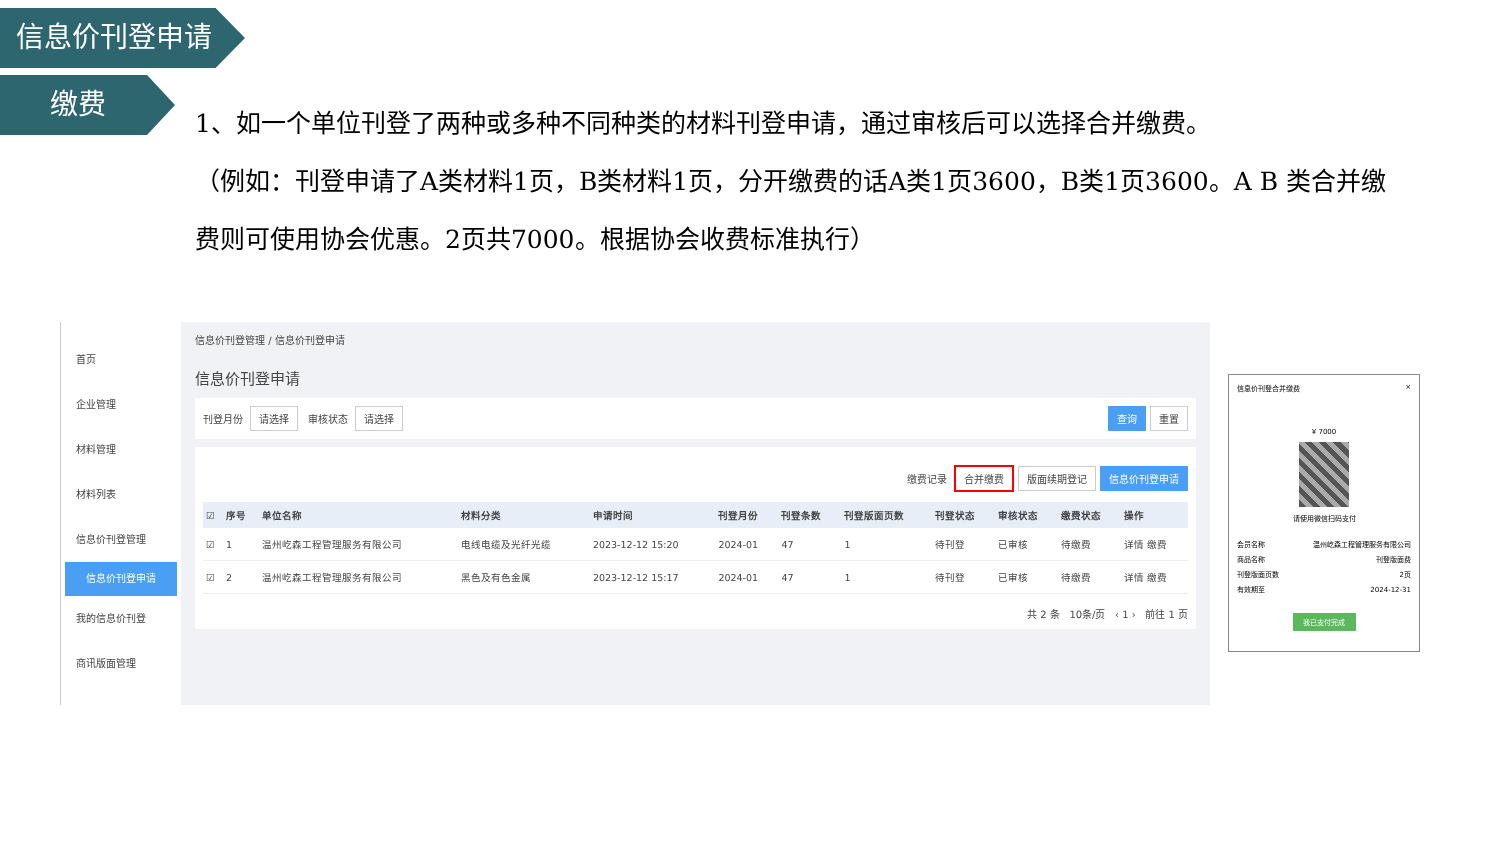信息价刊登申请
缴费
1、如一个单位刊登了两种或多种不同种类的材料刊登申请，通过审核后可以选择合并缴费。
（例如：刊登申请了A类材料1页，B类材料1页，分开缴费的话A类1页3600，B类1页3600。A B 类合并缴费则可使用协会优惠。2页共7000。根据协会收费标准执行）
首页
企业管理
材料管理
材料列表
信息价刊登管理
信息价刊登申请
我的信息价刊登
商讯版面管理
信息价刊登管理 / 信息价刊登申请
信息价刊登申请
刊登月份 请选择 审核状态 请选择 查询 重置
缴费记录 合并缴费 版面续期登记 信息价刊登申请
| ☑ | 序号 | 单位名称 | 材料分类 | 申请时间 | 刊登月份 | 刊登条数 | 刊登版面页数 | 刊登状态 | 审核状态 | 缴费状态 | 操作 |
| --- | --- | --- | --- | --- | --- | --- | --- | --- | --- | --- | --- |
| ☑ | 1 | 温州屹森工程管理服务有限公司 | 电线电缆及光纤光缆 | 2023-12-12 15:20 | 2024-01 | 47 | 1 | 待刊登 | 已审核 | 待缴费 | 详情 缴费 |
| ☑ | 2 | 温州屹森工程管理服务有限公司 | 黑色及有色金属 | 2023-12-12 15:17 | 2024-01 | 47 | 1 | 待刊登 | 已审核 | 待缴费 | 详情 缴费 |
共 2 条 10条/页 ‹ 1 › 前往 1 页
信息价刊登合并缴费 ×
¥ 7000
请使用微信扫码支付
会员名称 温州屹森工程管理服务有限公司
商品名称 刊登版面费
刊登版面页数 2页
有效期至 2024-12-31
我已支付完成